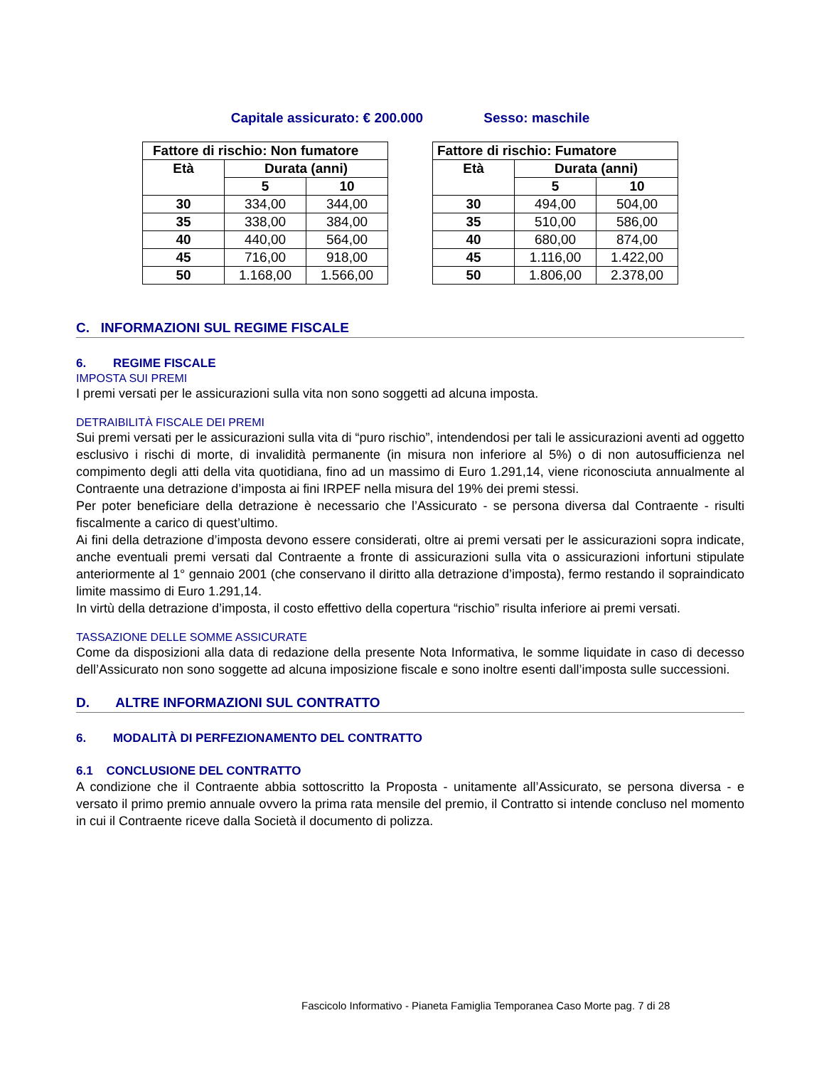Capitale assicurato: € 200.000 Sesso: maschile
| Fattore di rischio: Non fumatore | | |
| --- | --- | --- |
| Età | Durata (anni) | |
| | 5 | 10 |
| 30 | 334,00 | 344,00 |
| 35 | 338,00 | 384,00 |
| 40 | 440,00 | 564,00 |
| 45 | 716,00 | 918,00 |
| 50 | 1.168,00 | 1.566,00 |
| Fattore di rischio: Fumatore | | |
| --- | --- | --- |
| Età | Durata (anni) | |
| | 5 | 10 |
| 30 | 494,00 | 504,00 |
| 35 | 510,00 | 586,00 |
| 40 | 680,00 | 874,00 |
| 45 | 1.116,00 | 1.422,00 |
| 50 | 1.806,00 | 2.378,00 |
C. INFORMAZIONI SUL REGIME FISCALE
6. REGIME FISCALE
IMPOSTA SUI PREMI
I premi versati per le assicurazioni sulla vita non sono soggetti ad alcuna imposta.
DETRAIBILITÀ FISCALE DEI PREMI
Sui premi versati per le assicurazioni sulla vita di “puro rischio”, intendendosi per tali le assicurazioni aventi ad oggetto esclusivo i rischi di morte, di invalidità permanente (in misura non inferiore al 5%) o di non autosufficienza nel compimento degli atti della vita quotidiana, fino ad un massimo di Euro 1.291,14, viene riconosciuta annualmente al Contraente una detrazione d’imposta ai fini IRPEF nella misura del 19% dei premi stessi.
Per poter beneficiare della detrazione è necessario che l’Assicurato - se persona diversa dal Contraente - risulti fiscalmente a carico di quest’ultimo.
Ai fini della detrazione d’imposta devono essere considerati, oltre ai premi versati per le assicurazioni sopra indicate, anche eventuali premi versati dal Contraente a fronte di assicurazioni sulla vita o assicurazioni infortuni stipulate anteriormente al 1° gennaio 2001 (che conservano il diritto alla detrazione d’imposta), fermo restando il sopraindicato limite massimo di Euro 1.291,14.
In virtù della detrazione d’imposta, il costo effettivo della copertura “rischio” risulta inferiore ai premi versati.
TASSAZIONE DELLE SOMME ASSICURATE
Come da disposizioni alla data di redazione della presente Nota Informativa, le somme liquidate in caso di decesso dell’Assicurato non sono soggette ad alcuna imposizione fiscale e sono inoltre esenti dall’imposta sulle successioni.
D. ALTRE INFORMAZIONI SUL CONTRATTO
6. MODALITÀ DI PERFEZIONAMENTO DEL CONTRATTO
6.1 CONCLUSIONE DEL CONTRATTO
A condizione che il Contraente abbia sottoscritto la Proposta - unitamente all’Assicurato, se persona diversa - e versato il primo premio annuale ovvero la prima rata mensile del premio, il Contratto si intende concluso nel momento in cui il Contraente riceve dalla Società il documento di polizza.
Fascicolo Informativo - Pianeta Famiglia Temporanea Caso Morte pag. 7 di 28